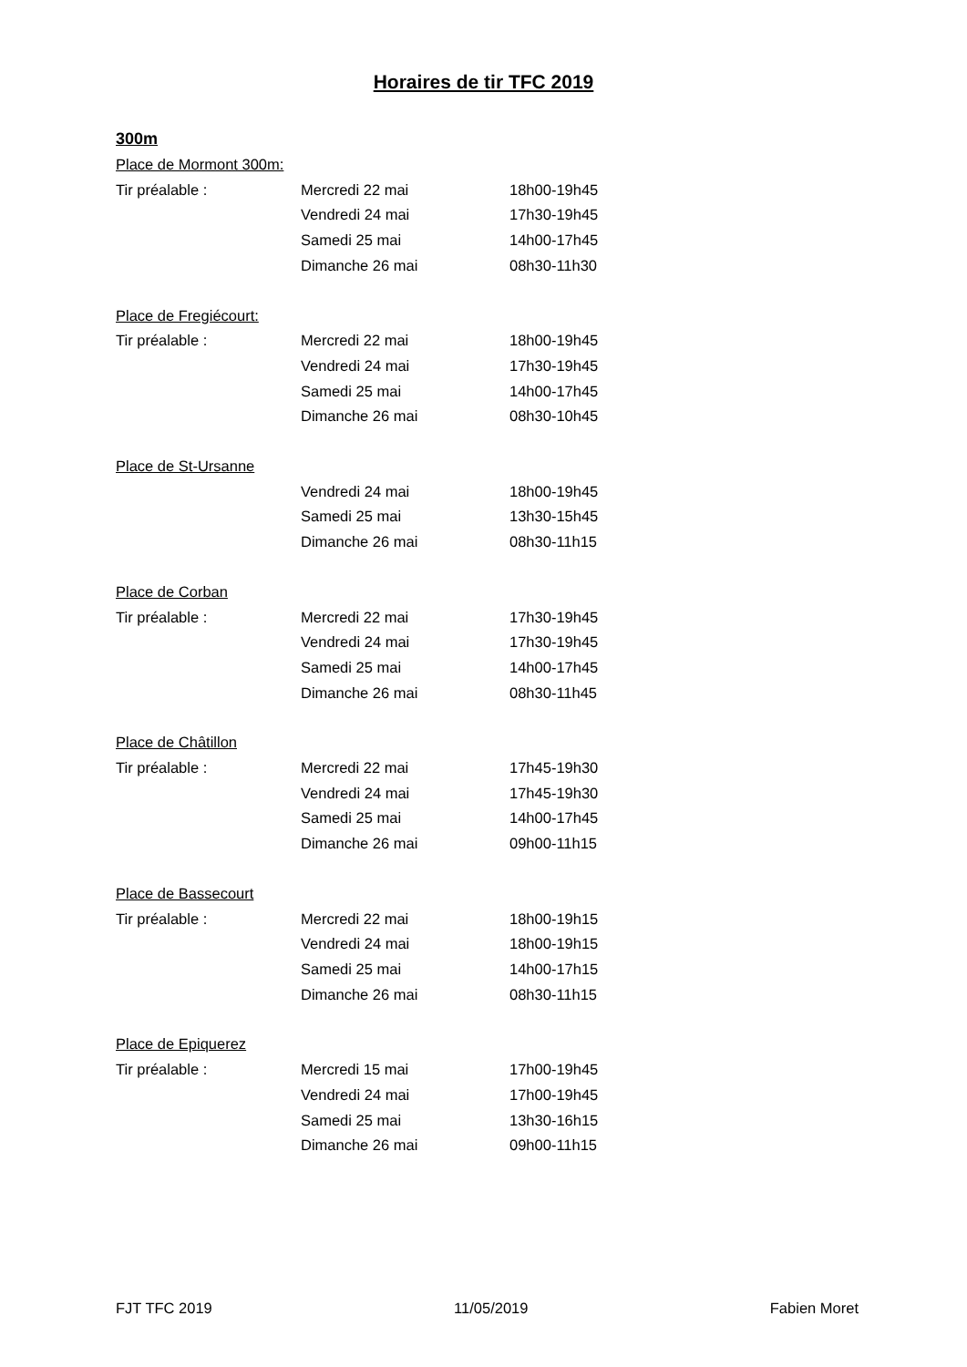Horaires de tir TFC 2019
300m
Place de Mormont 300m:
Tir préalable : Mercredi 22 mai 18h00-19h45
Vendredi 24 mai 17h30-19h45
Samedi 25 mai 14h00-17h45
Dimanche 26 mai 08h30-11h30
Place de Fregiécourt:
Tir préalable : Mercredi 22 mai 18h00-19h45
Vendredi 24 mai 17h30-19h45
Samedi 25 mai 14h00-17h45
Dimanche 26 mai 08h30-10h45
Place de St-Ursanne
Vendredi 24 mai 18h00-19h45
Samedi 25 mai 13h30-15h45
Dimanche 26 mai 08h30-11h15
Place de Corban
Tir préalable : Mercredi 22 mai 17h30-19h45
Vendredi 24 mai 17h30-19h45
Samedi 25 mai 14h00-17h45
Dimanche 26 mai 08h30-11h45
Place de Châtillon
Tir préalable : Mercredi 22 mai 17h45-19h30
Vendredi 24 mai 17h45-19h30
Samedi 25 mai 14h00-17h45
Dimanche 26 mai 09h00-11h15
Place de Bassecourt
Tir préalable : Mercredi 22 mai 18h00-19h15
Vendredi 24 mai 18h00-19h15
Samedi 25 mai 14h00-17h15
Dimanche 26 mai 08h30-11h15
Place de Epiquerez
Tir préalable : Mercredi 15 mai 17h00-19h45
Vendredi 24 mai 17h00-19h45
Samedi 25 mai 13h30-16h15
Dimanche 26 mai 09h00-11h15
FJT TFC 2019 11/05/2019 Fabien Moret